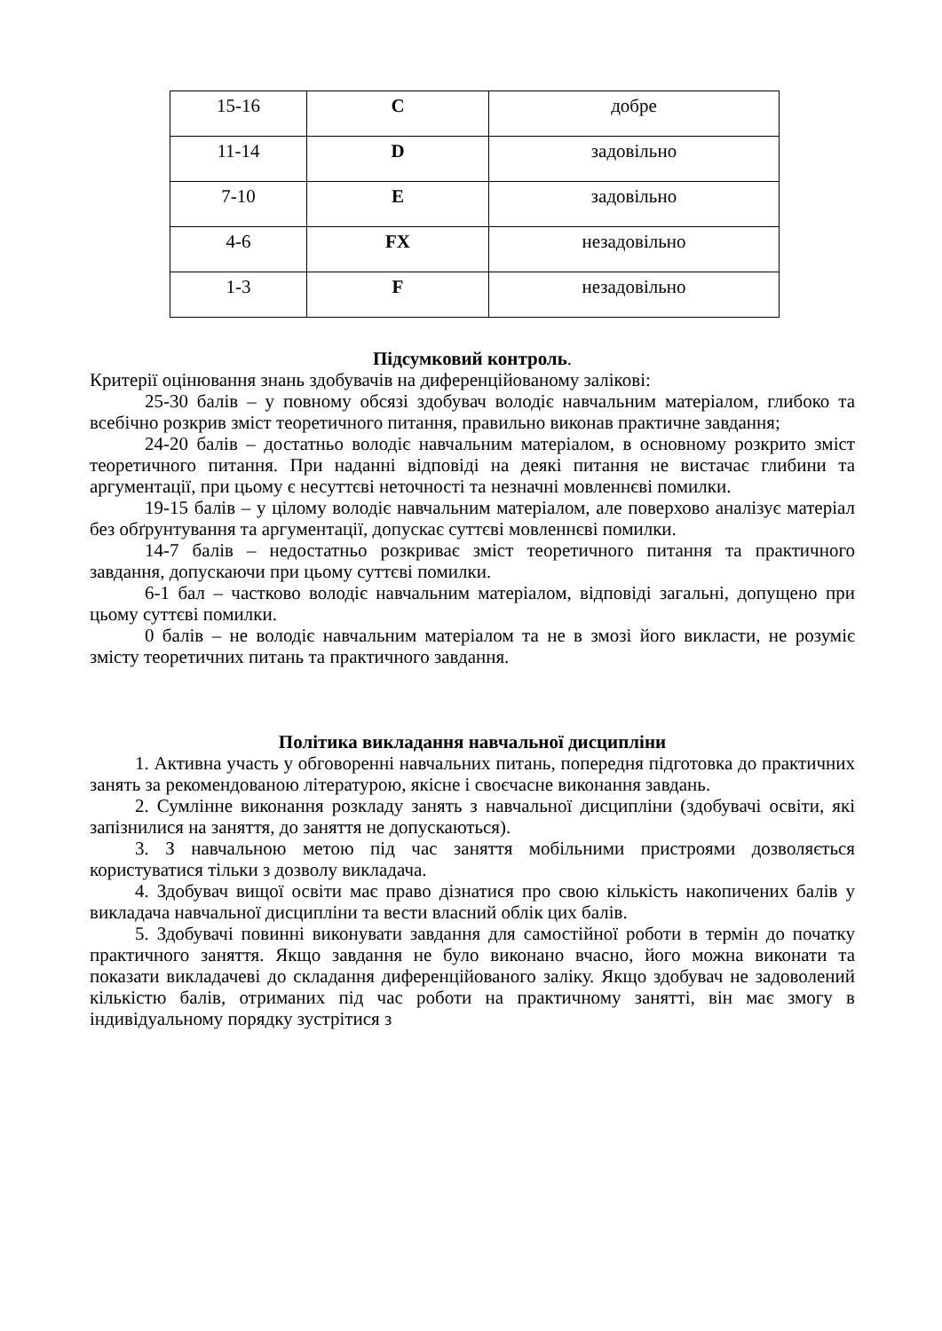| 15-16 | C | добре |
| 11-14 | D | задовільно |
| 7-10 | E | задовільно |
| 4-6 | FX | незадовільно |
| 1-3 | F | незадовільно |
Підсумковий контроль.
Критерії оцінювання знань здобувачів на диференційованому залікові:
25-30 балів – у повному обсязі здобувач володіє навчальним матеріалом, глибоко та всебічно розкрив зміст теоретичного питання, правильно виконав практичне завдання;
24-20 балів – достатньо володіє навчальним матеріалом, в основному розкрито зміст теоретичного питання. При наданні відповіді на деякі питання не вистачає глибини та аргументації, при цьому є несуттєві неточності та незначні мовленнєві помилки.
19-15 балів – у цілому володіє навчальним матеріалом, але поверхово аналізує матеріал без обґрунтування та аргументації, допускає суттєві мовленнєві помилки.
14-7 балів – недостатньо розкриває зміст теоретичного питання та практичного завдання, допускаючи при цьому суттєві помилки.
6-1 бал – частково володіє навчальним матеріалом, відповіді загальні, допущено при цьому суттєві помилки.
0 балів – не володіє навчальним матеріалом та не в змозі його викласти, не розуміє змісту теоретичних питань та практичного завдання.
Політика викладання навчальної дисципліни
1. Активна участь у обговоренні навчальних питань, попередня підготовка до практичних занять за рекомендованою літературою, якісне і своєчасне виконання завдань.
2. Сумлінне виконання розкладу занять з навчальної дисципліни (здобувачі освіти, які запізнилися на заняття, до заняття не допускаються).
3. З навчальною метою під час заняття мобільними пристроями дозволяється користуватися тільки з дозволу викладача.
4. Здобувач вищої освіти має право дізнатися про свою кількість накопичених балів у викладача навчальної дисципліни та вести власний облік цих балів.
5. Здобувачі повинні виконувати завдання для самостійної роботи в термін до початку практичного заняття. Якщо завдання не було виконано вчасно, його можна виконати та показати викладачеві до складання диференційованого заліку. Якщо здобувач не задоволений кількістю балів, отриманих під час роботи на практичному занятті, він має змогу в індивідуальному порядку зустрітися з